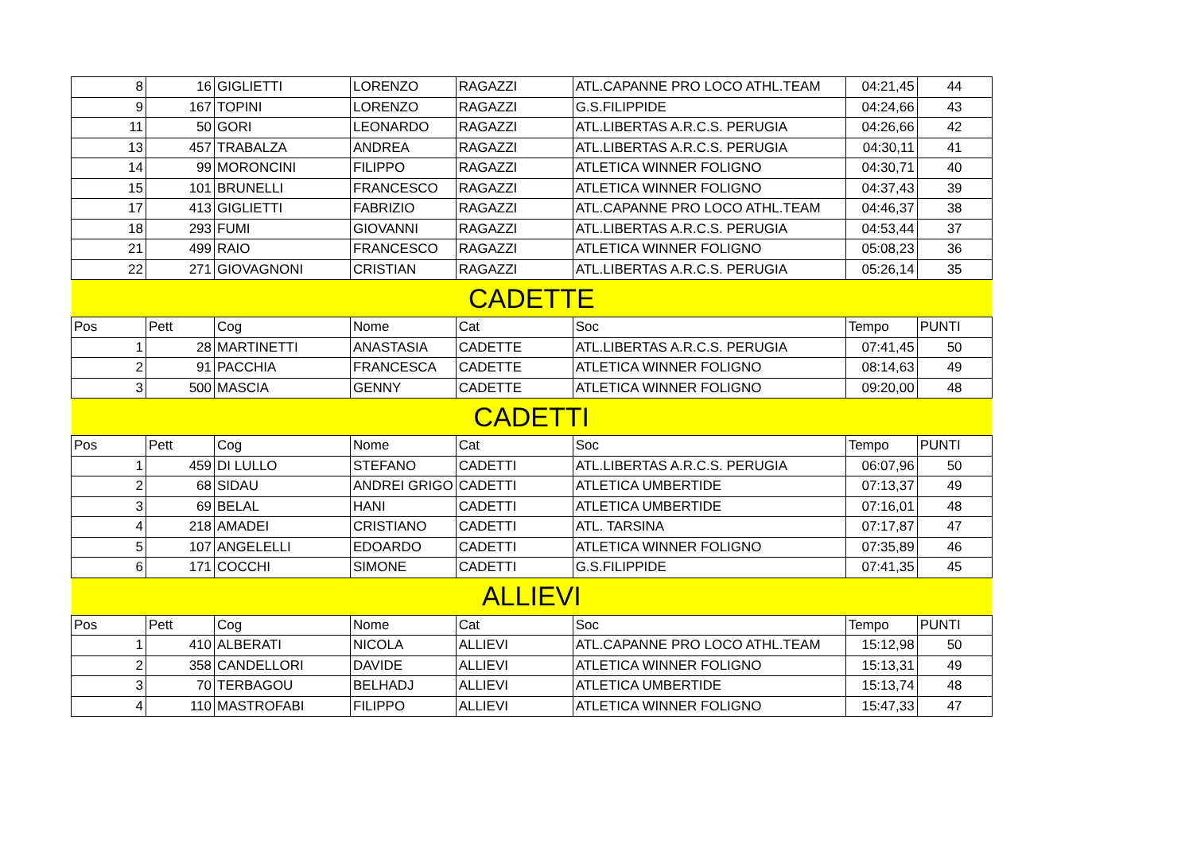| 8 | 16 | GIGLIETTI | LORENZO | RAGAZZI | ATL.CAPANNE PRO LOCO ATHL.TEAM | 04:21,45 | 44 |
| 9 | 167 | TOPINI | LORENZO | RAGAZZI | G.S.FILIPPIDE | 04:24,66 | 43 |
| 11 | 50 | GORI | LEONARDO | RAGAZZI | ATL.LIBERTAS A.R.C.S. PERUGIA | 04:26,66 | 42 |
| 13 | 457 | TRABALZA | ANDREA | RAGAZZI | ATL.LIBERTAS A.R.C.S. PERUGIA | 04:30,11 | 41 |
| 14 | 99 | MORONCINI | FILIPPO | RAGAZZI | ATLETICA WINNER FOLIGNO | 04:30,71 | 40 |
| 15 | 101 | BRUNELLI | FRANCESCO | RAGAZZI | ATLETICA WINNER FOLIGNO | 04:37,43 | 39 |
| 17 | 413 | GIGLIETTI | FABRIZIO | RAGAZZI | ATL.CAPANNE PRO LOCO ATHL.TEAM | 04:46,37 | 38 |
| 18 | 293 | FUMI | GIOVANNI | RAGAZZI | ATL.LIBERTAS A.R.C.S. PERUGIA | 04:53,44 | 37 |
| 21 | 499 | RAIO | FRANCESCO | RAGAZZI | ATLETICA WINNER FOLIGNO | 05:08,23 | 36 |
| 22 | 271 | GIOVAGNONI | CRISTIAN | RAGAZZI | ATL.LIBERTAS A.R.C.S. PERUGIA | 05:26,14 | 35 |
| CADETTE | | | | | | | |
| Pos | Pett | Cog | Nome | Cat | Soc | Tempo | PUNTI |
| 1 | 28 | MARTINETTI | ANASTASIA | CADETTE | ATL.LIBERTAS A.R.C.S. PERUGIA | 07:41,45 | 50 |
| 2 | 91 | PACCHIA | FRANCESCA | CADETTE | ATLETICA WINNER FOLIGNO | 08:14,63 | 49 |
| 3 | 500 | MASCIA | GENNY | CADETTE | ATLETICA WINNER FOLIGNO | 09:20,00 | 48 |
| CADETTI | | | | | | | |
| Pos | Pett | Cog | Nome | Cat | Soc | Tempo | PUNTI |
| 1 | 459 | DI LULLO | STEFANO | CADETTI | ATL.LIBERTAS A.R.C.S. PERUGIA | 06:07,96 | 50 |
| 2 | 68 | SIDAU | ANDREI GRIGO | CADETTI | ATLETICA UMBERTIDE | 07:13,37 | 49 |
| 3 | 69 | BELAL | HANI | CADETTI | ATLETICA UMBERTIDE | 07:16,01 | 48 |
| 4 | 218 | AMADEI | CRISTIANO | CADETTI | ATL. TARSINA | 07:17,87 | 47 |
| 5 | 107 | ANGELELLI | EDOARDO | CADETTI | ATLETICA WINNER FOLIGNO | 07:35,89 | 46 |
| 6 | 171 | COCCHI | SIMONE | CADETTI | G.S.FILIPPIDE | 07:41,35 | 45 |
| ALLIEVI | | | | | | | |
| Pos | Pett | Cog | Nome | Cat | Soc | Tempo | PUNTI |
| 1 | 410 | ALBERATI | NICOLA | ALLIEVI | ATL.CAPANNE PRO LOCO ATHL.TEAM | 15:12,98 | 50 |
| 2 | 358 | CANDELLORI | DAVIDE | ALLIEVI | ATLETICA WINNER FOLIGNO | 15:13,31 | 49 |
| 3 | 70 | TERBAGOU | BELHADJ | ALLIEVI | ATLETICA UMBERTIDE | 15:13,74 | 48 |
| 4 | 110 | MASTROFABI | FILIPPO | ALLIEVI | ATLETICA WINNER FOLIGNO | 15:47,33 | 47 |